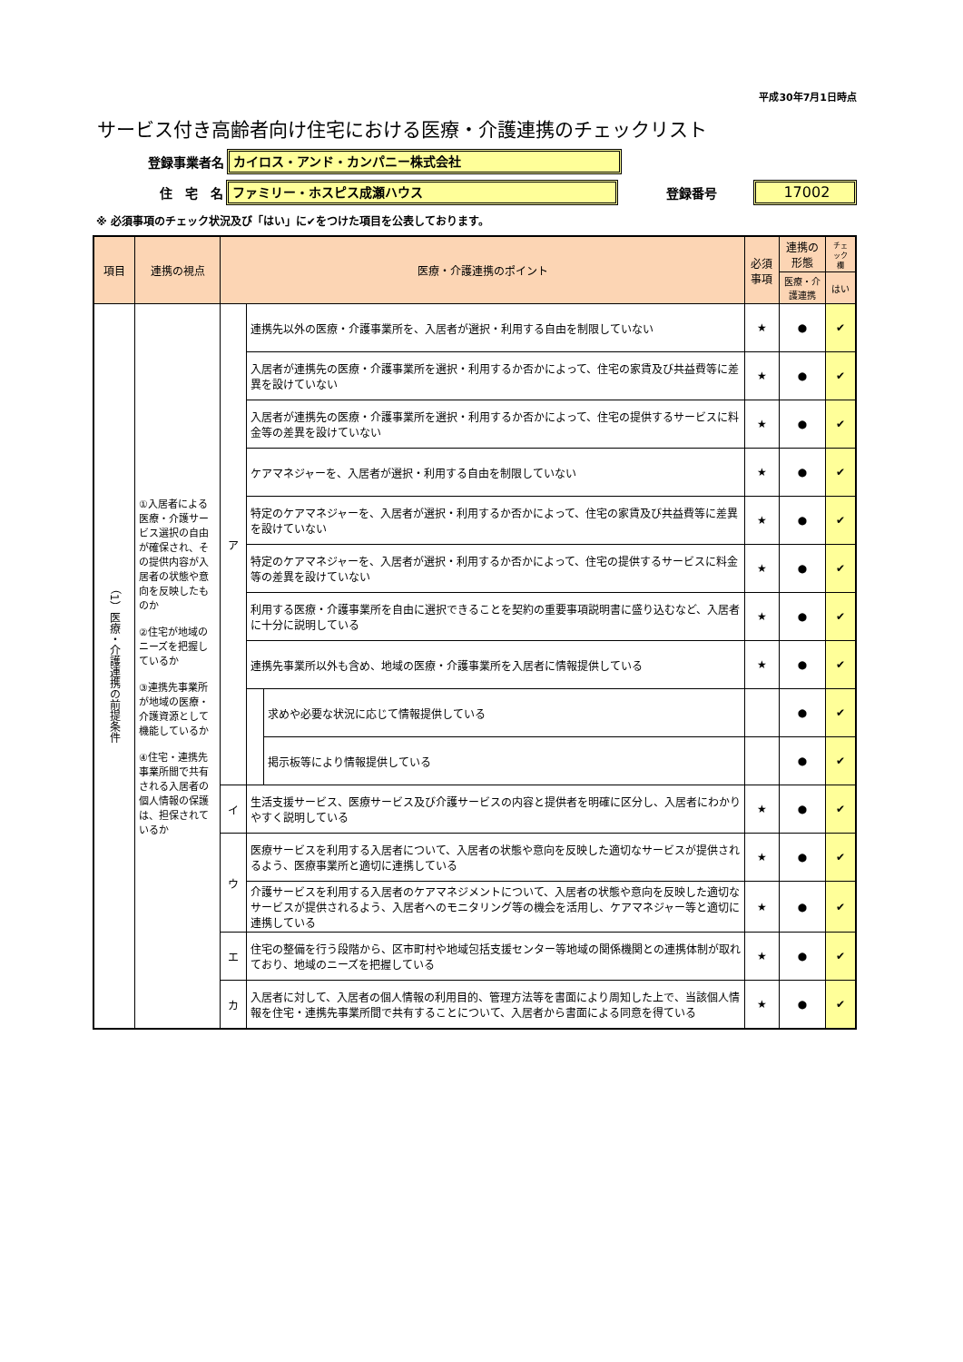平成30年7月1日時点
サービス付き高齢者向け住宅における医療・介護連携のチェックリスト
登録事業者名 カイロス・アンド・カンパニー株式会社
住　宅　名 ファミリー・ホスピス成瀬ハウス 登録番号 17002
※ 必須事項のチェック状況及び「はい」に✔をつけた項目を公表しております。
| 項目 | 連携の視点 | 医療・介護連携のポイント | | | 必須事項 | 連携の形態 | チェック欄 |
| --- | --- | --- | --- | --- | --- | --- | --- |
| | | | | | | 医療・介護連携 | はい |
| （1）医療・介護連携の前提条件 | ①入居者による医療・介護サービス選択の自由が確保され、その提供内容が入居者の状態や意向を反映したものか ②住宅が地域のニーズを把握しているか ③連携先事業所が地域の医療・介護資源として機能しているか ④住宅・連携先事業所間で共有される入居者の個人情報の保護は、担保されているか | ア | 連携先以外の医療・介護事業所を、入居者が選択・利用する自由を制限していない | | ★ | ● | ✔ |
| | | | 入居者が連携先の医療・介護事業所を選択・利用するか否かによって、住宅の家賃及び共益費等に差異を設けていない | | ★ | ● | ✔ |
| | | | 入居者が連携先の医療・介護事業所を選択・利用するか否かによって、住宅の提供するサービスに料金等の差異を設けていない | | ★ | ● | ✔ |
| | | | ケアマネジャーを、入居者が選択・利用する自由を制限していない | | ★ | ● | ✔ |
| | | | 特定のケアマネジャーを、入居者が選択・利用するか否かによって、住宅の家賃及び共益費等に差異を設けていない | | ★ | ● | ✔ |
| | | | 特定のケアマネジャーを、入居者が選択・利用するか否かによって、住宅の提供するサービスに料金等の差異を設けていない | | ★ | ● | ✔ |
| | | | 利用する医療・介護事業所を自由に選択できることを契約の重要事項説明書に盛り込むなど、入居者に十分に説明している | | ★ | ● | ✔ |
| | | | 連携先事業所以外も含め、地域の医療・介護事業所を入居者に情報提供している | | ★ | ● | ✔ |
| | | | | 求めや必要な状況に応じて情報提供している | | ● | ✔ |
| | | | | 掲示板等により情報提供している | | ● | ✔ |
| | | イ | 生活支援サービス、医療サービス及び介護サービスの内容と提供者を明確に区分し、入居者にわかりやすく説明している | | ★ | ● | ✔ |
| | | ウ | 医療サービスを利用する入居者について、入居者の状態や意向を反映した適切なサービスが提供されるよう、医療事業所と適切に連携している | | ★ | ● | ✔ |
| | | | 介護サービスを利用する入居者のケアマネジメントについて、入居者の状態や意向を反映した適切なサービスが提供されるよう、入居者へのモニタリング等の機会を活用し、ケアマネジャー等と適切に連携している | | ★ | ● | ✔ |
| | | エ | 住宅の整備を行う段階から、区市町村や地域包括支援センター等地域の関係機関との連携体制が取れており、地域のニーズを把握している | | ★ | ● | ✔ |
| | | カ | 入居者に対して、入居者の個人情報の利用目的、管理方法等を書面により周知した上で、当該個人情報を住宅・連携先事業所間で共有することについて、入居者から書面による同意を得ている | | ★ | ● | ✔ |